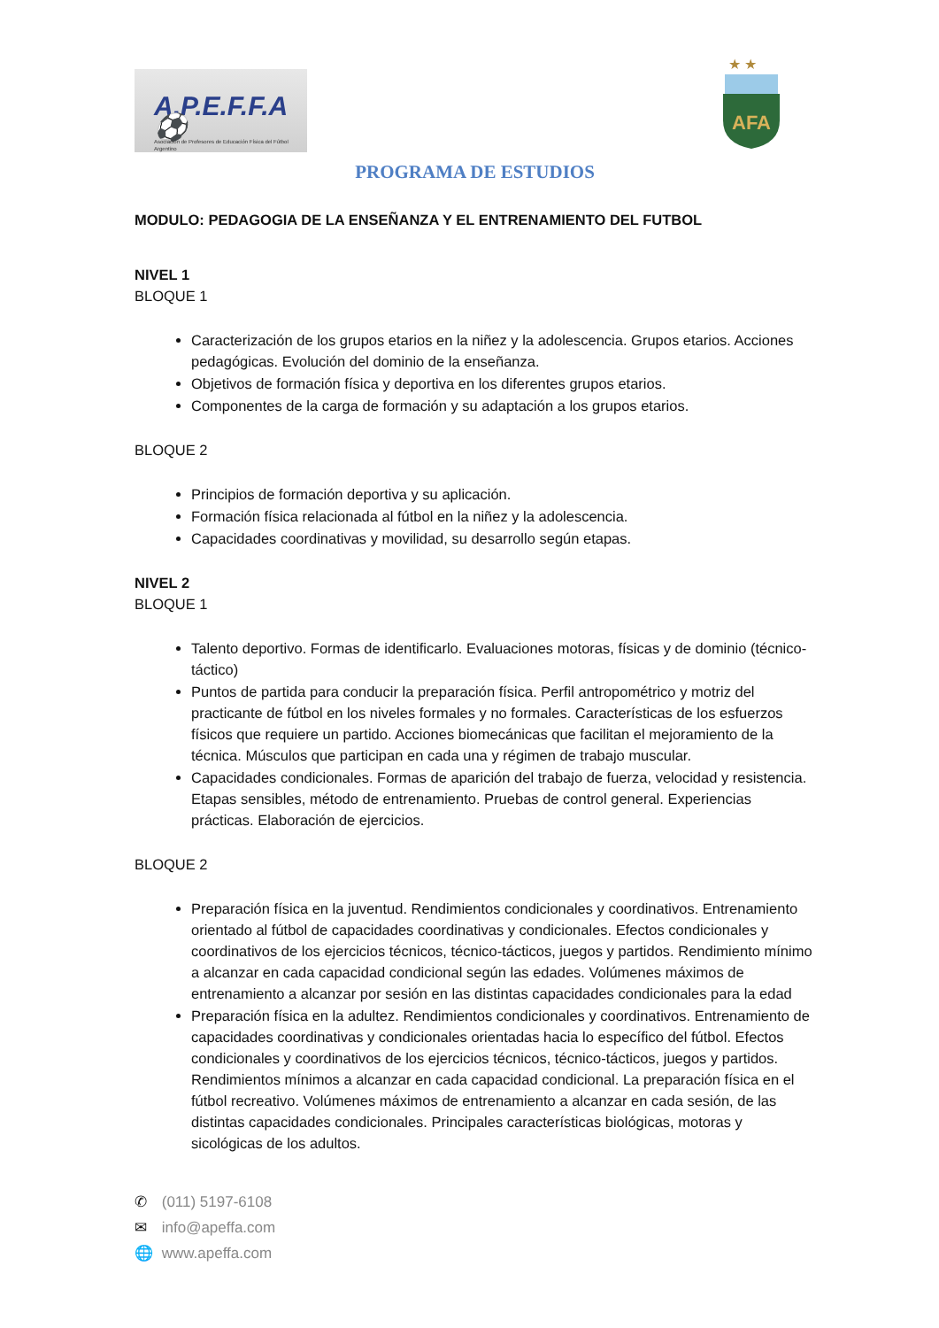A.P.E.F.F.A ⚽
Asociación de Profesores de Educación Física del Fútbol Argentino
★ ★
AFA
PROGRAMA DE ESTUDIOS
MODULO: PEDAGOGIA DE LA ENSEÑANZA Y EL ENTRENAMIENTO DEL FUTBOL
NIVEL 1
BLOQUE 1
Caracterización de los grupos etarios en la niñez y la adolescencia. Grupos etarios. Acciones pedagógicas. Evolución del dominio de la enseñanza.
Objetivos de formación física y deportiva en los diferentes grupos etarios.
Componentes de la carga de formación y su adaptación a los grupos etarios.
BLOQUE 2
Principios de formación deportiva y su aplicación.
Formación física relacionada al fútbol en la niñez y la adolescencia.
Capacidades coordinativas y movilidad, su desarrollo según etapas.
NIVEL 2
BLOQUE 1
Talento deportivo. Formas de identificarlo. Evaluaciones motoras, físicas y de dominio (técnico-táctico)
Puntos de partida para conducir la preparación física. Perfil antropométrico y motriz del practicante de fútbol en los niveles formales y no formales. Características de los esfuerzos físicos que requiere un partido. Acciones biomecánicas que facilitan el mejoramiento de la técnica. Músculos que participan en cada una y régimen de trabajo muscular.
Capacidades condicionales. Formas de aparición del trabajo de fuerza, velocidad y resistencia. Etapas sensibles, método de entrenamiento. Pruebas de control general. Experiencias prácticas. Elaboración de ejercicios.
BLOQUE 2
Preparación física en la juventud. Rendimientos condicionales y coordinativos. Entrenamiento orientado al fútbol de capacidades coordinativas y condicionales. Efectos condicionales y coordinativos de los ejercicios técnicos, técnico-tácticos, juegos y partidos. Rendimiento mínimo a alcanzar en cada capacidad condicional según las edades. Volúmenes máximos de entrenamiento a alcanzar por sesión en las distintas capacidades condicionales para la edad
Preparación física en la adultez. Rendimientos condicionales y coordinativos. Entrenamiento de capacidades coordinativas y condicionales orientadas hacia lo específico del fútbol. Efectos condicionales y coordinativos de los ejercicios técnicos, técnico-tácticos, juegos y partidos. Rendimientos mínimos a alcanzar en cada capacidad condicional. La preparación física en el fútbol recreativo. Volúmenes máximos de entrenamiento a alcanzar en cada sesión, de las distintas capacidades condicionales. Principales características biológicas, motoras y sicológicas de los adultos.
✆ (011) 5197-6108
✉ info@apeffa.com
🌐 www.apeffa.com